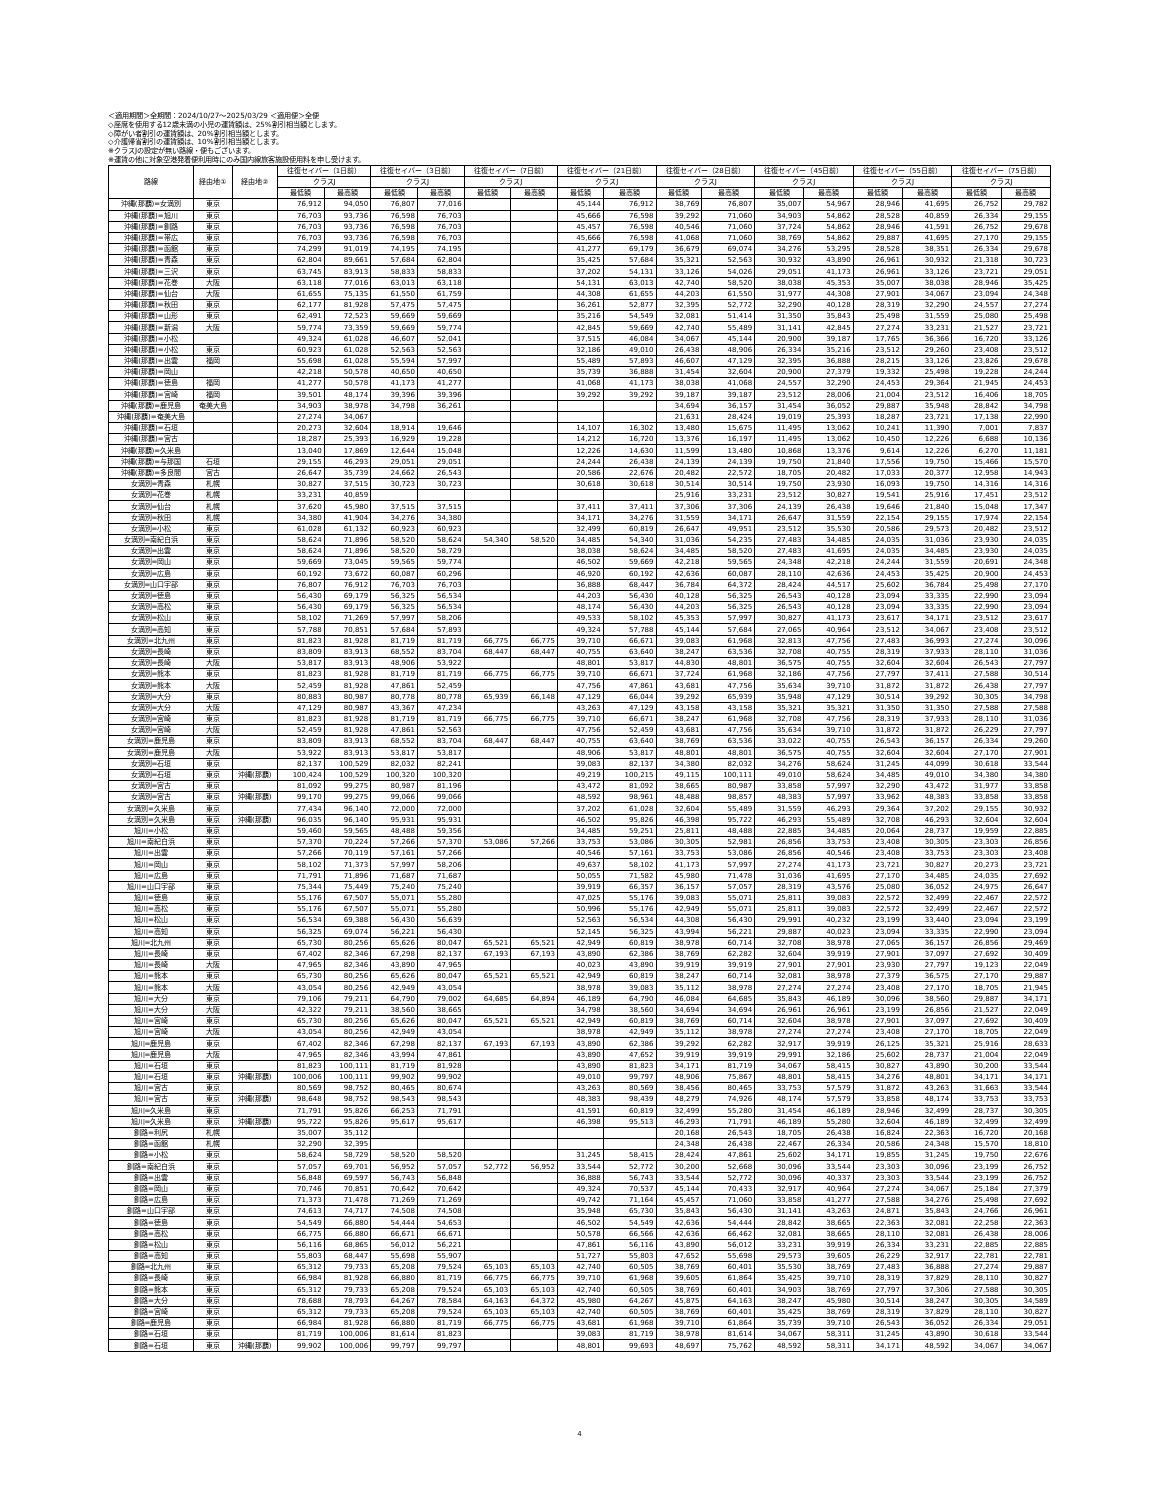＜適用期間＞全期間：2024/10/27～2025/03/29 ＜適用便＞全便
◇座席を使用する12歳未満の小児の運賃額は、25%割引相当額とします。
◇障がい者割引の運賃額は、20%割引相当額とします。
◇介護帰省割引の運賃額は、10%割引相当額とします。
※クラスJの設定が無い路線・便もございます。
※運賃の他に対象空港発着便利用時にのみ国内線旅客施設使用料を申し受けます。
| 路線 | 経由地① | 経由地② | 往復セイバー（1日前） | | 往復セイバー（3日前） | | 往復セイバー（7日前） | | 往復セイバー（21日前） | | 往復セイバー（28日前） | | 往復セイバー（45日前） | | 往復セイバー（55日前） | | 往復セイバー（75日前） | |
| --- | --- | --- | --- | --- | --- | --- | --- | --- | --- | --- | --- | --- | --- | --- | --- | --- | --- | --- |
| | | | クラスJ | | クラスJ | | クラスJ | | クラスJ | | クラスJ | | クラスJ | | クラスJ | | クラスJ | |
| | | | 最低額 | 最高額 | 最低額 | 最高額 | 最低額 | 最高額 | 最低額 | 最高額 | 最低額 | 最高額 | 最低額 | 最高額 | 最低額 | 最高額 | 最低額 | 最高額 |
| 沖縄(那覇)=女満別 | 東京 | | 76,912 | 94,050 | 76,807 | 77,016 | | | 45,144 | 76,912 | 38,769 | 76,807 | 35,007 | 54,967 | 28,946 | 41,695 | 26,752 | 29,782 |
| 沖縄(那覇)=旭川 | 東京 | | 76,703 | 93,736 | 76,598 | 76,703 | | | 45,666 | 76,598 | 39,292 | 71,060 | 34,903 | 54,862 | 28,528 | 40,859 | 26,334 | 29,155 |
| 沖縄(那覇)=釧路 | 東京 | | 76,703 | 93,736 | 76,598 | 76,703 | | | 45,457 | 76,598 | 40,546 | 71,060 | 37,724 | 54,862 | 28,946 | 41,591 | 26,752 | 29,678 |
| 沖縄(那覇)=帯広 | 東京 | | 76,703 | 93,736 | 76,598 | 76,703 | | | 45,666 | 76,598 | 41,068 | 71,060 | 38,769 | 54,862 | 29,887 | 41,695 | 27,170 | 29,155 |
| 沖縄(那覇)=函館 | 東京 | | 74,299 | 91,019 | 74,195 | 74,195 | | | 41,277 | 69,179 | 36,679 | 69,074 | 34,276 | 53,295 | 28,528 | 38,351 | 26,334 | 29,678 |
| 沖縄(那覇)=青森 | 東京 | | 62,804 | 89,661 | 57,684 | 62,804 | | | 35,425 | 57,684 | 35,321 | 52,563 | 30,932 | 43,890 | 26,961 | 30,932 | 21,318 | 30,723 |
| 沖縄(那覇)=三沢 | 東京 | | 63,745 | 83,913 | 58,833 | 58,833 | | | 37,202 | 54,131 | 33,126 | 54,026 | 29,051 | 41,173 | 26,961 | 33,126 | 23,721 | 29,051 |
| 沖縄(那覇)=花巻 | 大阪 | | 63,118 | 77,016 | 63,013 | 63,118 | | | 54,131 | 63,013 | 42,740 | 58,520 | 38,038 | 45,353 | 35,007 | 38,038 | 28,946 | 35,425 |
| 沖縄(那覇)=仙台 | 大阪 | | 61,655 | 75,135 | 61,550 | 61,759 | | | 44,308 | 61,655 | 44,203 | 61,550 | 31,977 | 44,308 | 27,901 | 34,067 | 23,094 | 24,348 |
| 沖縄(那覇)=秋田 | 東京 | | 62,177 | 81,928 | 57,475 | 57,475 | | | 36,261 | 52,877 | 32,395 | 52,772 | 32,290 | 40,128 | 28,319 | 32,290 | 24,557 | 27,274 |
| 沖縄(那覇)=山形 | 東京 | | 62,491 | 72,523 | 59,669 | 59,669 | | | 35,216 | 54,549 | 32,081 | 51,414 | 31,350 | 35,843 | 25,498 | 31,559 | 25,080 | 25,498 |
| 沖縄(那覇)=新潟 | 大阪 | | 59,774 | 73,359 | 59,669 | 59,774 | | | 42,845 | 59,669 | 42,740 | 55,489 | 31,141 | 42,845 | 27,274 | 33,231 | 21,527 | 23,721 |
| 沖縄(那覇)=小松 | | | 49,324 | 61,028 | 46,607 | 52,041 | | | 37,515 | 46,084 | 34,067 | 45,144 | 20,900 | 39,187 | 17,765 | 36,366 | 16,720 | 33,126 |
| 沖縄(那覇)=小松 | 東京 | | 60,923 | 61,028 | 52,563 | 52,563 | | | 32,186 | 49,010 | 26,438 | 48,906 | 26,334 | 35,216 | 23,512 | 29,260 | 23,408 | 23,512 |
| 沖縄(那覇)=出雲 | 福岡 | | 55,698 | 61,028 | 55,594 | 57,997 | | | 55,489 | 57,893 | 46,607 | 47,129 | 32,395 | 36,888 | 28,215 | 33,126 | 23,826 | 29,678 |
| 沖縄(那覇)=岡山 | | | 42,218 | 50,578 | 40,650 | 40,650 | | | 35,739 | 36,888 | 31,454 | 32,604 | 20,900 | 27,379 | 19,332 | 25,498 | 19,228 | 24,244 |
| 沖縄(那覇)=徳島 | 福岡 | | 41,277 | 50,578 | 41,173 | 41,277 | | | 41,068 | 41,173 | 38,038 | 41,068 | 24,557 | 32,290 | 24,453 | 29,364 | 21,945 | 24,453 |
| 沖縄(那覇)=宮崎 | 福岡 | | 39,501 | 48,174 | 39,396 | 39,396 | | | 39,292 | 39,292 | 39,187 | 39,187 | 23,512 | 28,006 | 21,004 | 23,512 | 16,406 | 18,705 |
| 沖縄(那覇)=鹿児島 | 奄美大島 | | 34,903 | 38,978 | 34,798 | 36,261 | | | | | 34,694 | 36,157 | 31,454 | 36,052 | 29,887 | 35,948 | 28,842 | 34,798 |
| 沖縄(那覇)=奄美大島 | | | 27,274 | 34,067 | | | | | | | 21,631 | 28,424 | 19,019 | 25,393 | 18,287 | 23,721 | 17,138 | 22,990 |
| 沖縄(那覇)=石垣 | | | 20,273 | 32,604 | 18,914 | 19,646 | | | 14,107 | 16,302 | 13,480 | 15,675 | 11,495 | 13,062 | 10,241 | 11,390 | 7,001 | 7,837 |
| 沖縄(那覇)=宮古 | | | 18,287 | 25,393 | 16,929 | 19,228 | | | 14,212 | 16,720 | 13,376 | 16,197 | 11,495 | 13,062 | 10,450 | 12,226 | 6,688 | 10,136 |
| 沖縄(那覇)=久米島 | | | 13,040 | 17,869 | 12,644 | 15,048 | | | 12,226 | 14,630 | 11,599 | 13,480 | 10,868 | 13,376 | 9,614 | 12,226 | 6,270 | 11,181 |
| 沖縄(那覇)=与那国 | 石垣 | | 29,155 | 46,293 | 29,051 | 29,051 | | | 24,244 | 26,438 | 24,139 | 24,139 | 19,750 | 21,840 | 17,556 | 19,750 | 15,466 | 15,570 |
| 沖縄(那覇)=多良間 | 宮古 | | 26,647 | 35,739 | 24,662 | 26,543 | | | 20,586 | 22,676 | 20,482 | 22,572 | 18,705 | 20,482 | 17,033 | 20,377 | 12,958 | 14,943 |
| 女満別=青森 | 札幌 | | 30,827 | 37,515 | 30,723 | 30,723 | | | 30,618 | 30,618 | 30,514 | 30,514 | 19,750 | 23,930 | 16,093 | 19,750 | 14,316 | 14,316 |
| 女満別=花巻 | 札幌 | | 33,231 | 40,859 | | | | | | | 25,916 | 33,231 | 23,512 | 30,827 | 19,541 | 25,916 | 17,451 | 23,512 |
| 女満別=仙台 | 札幌 | | 37,620 | 45,980 | 37,515 | 37,515 | | | 37,411 | 37,411 | 37,306 | 37,306 | 24,139 | 26,438 | 19,646 | 21,840 | 15,048 | 17,347 |
| 女満別=秋田 | 札幌 | | 34,380 | 41,904 | 34,276 | 34,380 | | | 34,171 | 34,276 | 31,559 | 34,171 | 26,647 | 31,559 | 22,154 | 29,155 | 17,974 | 22,154 |
| 女満別=小松 | 東京 | | 61,028 | 61,132 | 60,923 | 60,923 | | | 32,499 | 60,819 | 26,647 | 49,951 | 23,512 | 35,530 | 20,586 | 29,573 | 20,482 | 23,512 |
| 女満別=南紀白浜 | 東京 | | 58,624 | 71,896 | 58,520 | 58,624 | 54,340 | 58,520 | 34,485 | 54,340 | 31,036 | 54,235 | 27,483 | 34,485 | 24,035 | 31,036 | 23,930 | 24,035 |
| 女満別=出雲 | 東京 | | 58,624 | 71,896 | 58,520 | 58,729 | | | 38,038 | 58,624 | 34,485 | 58,520 | 27,483 | 41,695 | 24,035 | 34,485 | 23,930 | 24,035 |
| 女満別=岡山 | 東京 | | 59,669 | 73,045 | 59,565 | 59,774 | | | 46,502 | 59,669 | 42,218 | 59,565 | 24,348 | 42,218 | 24,244 | 31,559 | 20,691 | 24,348 |
| 女満別=広島 | 東京 | | 60,192 | 73,672 | 60,087 | 60,296 | | | 46,920 | 60,192 | 42,636 | 60,087 | 28,110 | 42,636 | 24,453 | 35,425 | 20,900 | 24,453 |
| 女満別=山口宇部 | 東京 | | 76,807 | 76,912 | 76,703 | 76,703 | | | 36,888 | 68,447 | 36,784 | 64,372 | 28,424 | 44,517 | 25,602 | 36,784 | 25,498 | 27,170 |
| 女満別=徳島 | 東京 | | 56,430 | 69,179 | 56,325 | 56,534 | | | 44,203 | 56,430 | 40,128 | 56,325 | 26,543 | 40,128 | 23,094 | 33,335 | 22,990 | 23,094 |
| 女満別=高松 | 東京 | | 56,430 | 69,179 | 56,325 | 56,534 | | | 48,174 | 56,430 | 44,203 | 56,325 | 26,543 | 40,128 | 23,094 | 33,335 | 22,990 | 23,094 |
| 女満別=松山 | 東京 | | 58,102 | 71,269 | 57,997 | 58,206 | | | 49,533 | 58,102 | 45,353 | 57,997 | 30,827 | 41,173 | 23,617 | 34,171 | 23,512 | 23,617 |
| 女満別=高知 | 東京 | | 57,788 | 70,851 | 57,684 | 57,893 | | | 49,324 | 57,788 | 45,144 | 57,684 | 27,065 | 40,964 | 23,512 | 34,067 | 23,408 | 23,512 |
| 女満別=北九州 | 東京 | | 81,823 | 81,928 | 81,719 | 81,719 | 66,775 | 66,775 | 39,710 | 66,671 | 39,083 | 61,968 | 32,813 | 47,756 | 27,483 | 36,993 | 27,274 | 30,096 |
| 女満別=長崎 | 東京 | | 83,809 | 83,913 | 68,552 | 83,704 | 68,447 | 68,447 | 40,755 | 63,640 | 38,247 | 63,536 | 32,708 | 40,755 | 28,319 | 37,933 | 28,110 | 31,036 |
| 女満別=長崎 | 大阪 | | 53,817 | 83,913 | 48,906 | 53,922 | | | 48,801 | 53,817 | 44,830 | 48,801 | 36,575 | 40,755 | 32,604 | 32,604 | 26,543 | 27,797 |
| 女満別=熊本 | 東京 | | 81,823 | 81,928 | 81,719 | 81,719 | 66,775 | 66,775 | 39,710 | 66,671 | 37,724 | 61,968 | 32,186 | 47,756 | 27,797 | 37,411 | 27,588 | 30,514 |
| 女満別=熊本 | 大阪 | | 52,459 | 81,928 | 47,861 | 52,459 | | | 47,756 | 47,861 | 43,681 | 47,756 | 35,634 | 39,710 | 31,872 | 31,872 | 26,438 | 27,797 |
| 女満別=大分 | 東京 | | 80,883 | 80,987 | 80,778 | 80,778 | 65,939 | 66,148 | 47,129 | 66,044 | 39,292 | 65,939 | 35,948 | 47,129 | 30,514 | 39,292 | 30,305 | 34,798 |
| 女満別=大分 | 大阪 | | 47,129 | 80,987 | 43,367 | 47,234 | | | 43,263 | 47,129 | 43,158 | 43,158 | 35,321 | 35,321 | 31,350 | 31,350 | 27,588 | 27,588 |
| 女満別=宮崎 | 東京 | | 81,823 | 81,928 | 81,719 | 81,719 | 66,775 | 66,775 | 39,710 | 66,671 | 38,247 | 61,968 | 32,708 | 47,756 | 28,319 | 37,933 | 28,110 | 31,036 |
| 女満別=宮崎 | 大阪 | | 52,459 | 81,928 | 47,861 | 52,563 | | | 47,756 | 52,459 | 43,681 | 47,756 | 35,634 | 39,710 | 31,872 | 31,872 | 26,229 | 27,797 |
| 女満別=鹿児島 | 東京 | | 83,809 | 83,913 | 68,552 | 83,704 | 68,447 | 68,447 | 40,755 | 63,640 | 38,769 | 63,536 | 33,022 | 40,755 | 26,543 | 36,157 | 26,334 | 29,260 |
| 女満別=鹿児島 | 大阪 | | 53,922 | 83,913 | 53,817 | 53,817 | | | 48,906 | 53,817 | 48,801 | 48,801 | 36,575 | 40,755 | 32,604 | 32,604 | 27,170 | 27,901 |
| 女満別=石垣 | 東京 | | 82,137 | 100,529 | 82,032 | 82,241 | | | 39,083 | 82,137 | 34,380 | 82,032 | 34,276 | 58,624 | 31,245 | 44,099 | 30,618 | 33,544 |
| 女満別=石垣 | 東京 | 沖縄(那覇) | 100,424 | 100,529 | 100,320 | 100,320 | | | 49,219 | 100,215 | 49,115 | 100,111 | 49,010 | 58,624 | 34,485 | 49,010 | 34,380 | 34,380 |
| 女満別=宮古 | 東京 | | 81,092 | 99,275 | 80,987 | 81,196 | | | 43,472 | 81,092 | 38,665 | 80,987 | 33,858 | 57,997 | 32,290 | 43,472 | 31,977 | 33,858 |
| 女満別=宮古 | 東京 | 沖縄(那覇) | 99,170 | 99,275 | 99,066 | 99,066 | | | 48,592 | 98,961 | 48,488 | 98,857 | 48,383 | 57,997 | 33,962 | 48,383 | 33,858 | 33,858 |
| 女満別=久米島 | 東京 | | 77,434 | 96,140 | 72,000 | 72,000 | | | 37,202 | 61,028 | 32,604 | 55,489 | 31,559 | 46,293 | 29,364 | 37,202 | 29,155 | 30,932 |
| 女満別=久米島 | 東京 | 沖縄(那覇) | 96,035 | 96,140 | 95,931 | 95,931 | | | 46,502 | 95,826 | 46,398 | 95,722 | 46,293 | 55,489 | 32,708 | 46,293 | 32,604 | 32,604 |
| 旭川=小松 | 東京 | | 59,460 | 59,565 | 48,488 | 59,356 | | | 34,485 | 59,251 | 25,811 | 48,488 | 22,885 | 34,485 | 20,064 | 28,737 | 19,959 | 22,885 |
| 旭川=南紀白浜 | 東京 | | 57,370 | 70,224 | 57,266 | 57,370 | 53,086 | 57,266 | 33,753 | 53,086 | 30,305 | 52,981 | 26,856 | 33,753 | 23,408 | 30,305 | 23,303 | 26,856 |
| 旭川=出雲 | 東京 | | 57,266 | 70,119 | 57,161 | 57,266 | | | 40,546 | 57,161 | 33,753 | 53,086 | 26,856 | 40,546 | 23,408 | 33,753 | 23,303 | 23,408 |
| 旭川=岡山 | 東京 | | 58,102 | 71,373 | 57,997 | 58,206 | | | 49,637 | 58,102 | 41,173 | 57,997 | 27,274 | 41,173 | 23,721 | 30,827 | 20,273 | 23,721 |
| 旭川=広島 | 東京 | | 71,791 | 71,896 | 71,687 | 71,687 | | | 50,055 | 71,582 | 45,980 | 71,478 | 31,036 | 41,695 | 27,170 | 34,485 | 24,035 | 27,692 |
| 旭川=山口宇部 | 東京 | | 75,344 | 75,449 | 75,240 | 75,240 | | | 39,919 | 66,357 | 36,157 | 57,057 | 28,319 | 43,576 | 25,080 | 36,052 | 24,975 | 26,647 |
| 旭川=徳島 | 東京 | | 55,176 | 67,507 | 55,071 | 55,280 | | | 47,025 | 55,176 | 39,083 | 55,071 | 25,811 | 39,083 | 22,572 | 32,499 | 22,467 | 22,572 |
| 旭川=高松 | 東京 | | 55,176 | 67,507 | 55,071 | 55,280 | | | 50,996 | 55,176 | 42,949 | 55,071 | 25,811 | 39,083 | 22,572 | 32,499 | 22,467 | 22,572 |
| 旭川=松山 | 東京 | | 56,534 | 69,388 | 56,430 | 56,639 | | | 52,563 | 56,534 | 44,308 | 56,430 | 29,991 | 40,232 | 23,199 | 33,440 | 23,094 | 23,199 |
| 旭川=高知 | 東京 | | 56,325 | 69,074 | 56,221 | 56,430 | | | 52,145 | 56,325 | 43,994 | 56,221 | 29,887 | 40,023 | 23,094 | 33,335 | 22,990 | 23,094 |
| 旭川=北九州 | 東京 | | 65,730 | 80,256 | 65,626 | 80,047 | 65,521 | 65,521 | 42,949 | 60,819 | 38,978 | 60,714 | 32,708 | 38,978 | 27,065 | 36,157 | 26,856 | 29,469 |
| 旭川=長崎 | 東京 | | 67,402 | 82,346 | 67,298 | 82,137 | 67,193 | 67,193 | 43,890 | 62,386 | 38,769 | 62,282 | 32,604 | 39,919 | 27,901 | 37,097 | 27,692 | 30,409 |
| 旭川=長崎 | 大阪 | | 47,965 | 82,346 | 43,890 | 47,965 | | | 40,023 | 43,890 | 39,919 | 39,919 | 27,901 | 27,901 | 23,930 | 27,797 | 19,123 | 22,049 |
| 旭川=熊本 | 東京 | | 65,730 | 80,256 | 65,626 | 80,047 | 65,521 | 65,521 | 42,949 | 60,819 | 38,247 | 60,714 | 32,081 | 38,978 | 27,379 | 36,575 | 27,170 | 29,887 |
| 旭川=熊本 | 大阪 | | 43,054 | 80,256 | 42,949 | 43,054 | | | 38,978 | 39,083 | 35,112 | 38,978 | 27,274 | 27,274 | 23,408 | 27,170 | 18,705 | 21,945 |
| 旭川=大分 | 東京 | | 79,106 | 79,211 | 64,790 | 79,002 | 64,685 | 64,894 | 46,189 | 64,790 | 46,084 | 64,685 | 35,843 | 46,189 | 30,096 | 38,560 | 29,887 | 34,171 |
| 旭川=大分 | 大阪 | | 42,322 | 79,211 | 38,560 | 38,665 | | | 34,798 | 38,560 | 34,694 | 34,694 | 26,961 | 26,961 | 23,199 | 26,856 | 21,527 | 22,049 |
| 旭川=宮崎 | 東京 | | 65,730 | 80,256 | 65,626 | 80,047 | 65,521 | 65,521 | 42,949 | 60,819 | 38,769 | 60,714 | 32,604 | 38,978 | 27,901 | 37,097 | 27,692 | 30,409 |
| 旭川=宮崎 | 大阪 | | 43,054 | 80,256 | 42,949 | 43,054 | | | 38,978 | 42,949 | 35,112 | 38,978 | 27,274 | 27,274 | 23,408 | 27,170 | 18,705 | 22,049 |
| 旭川=鹿児島 | 東京 | | 67,402 | 82,346 | 67,298 | 82,137 | 67,193 | 67,193 | 43,890 | 62,386 | 39,292 | 62,282 | 32,917 | 39,919 | 26,125 | 35,321 | 25,916 | 28,633 |
| 旭川=鹿児島 | 大阪 | | 47,965 | 82,346 | 43,994 | 47,861 | | | 43,890 | 47,652 | 39,919 | 39,919 | 29,991 | 32,186 | 25,602 | 28,737 | 21,004 | 22,049 |
| 旭川=石垣 | 東京 | | 81,823 | 100,111 | 81,719 | 81,928 | | | 43,890 | 81,823 | 34,171 | 81,719 | 34,067 | 58,415 | 30,827 | 43,890 | 30,200 | 33,544 |
| 旭川=石垣 | 東京 | 沖縄(那覇) | 100,006 | 100,111 | 99,902 | 99,902 | | | 49,010 | 99,797 | 48,906 | 75,867 | 48,801 | 58,415 | 34,276 | 48,801 | 34,171 | 34,171 |
| 旭川=宮古 | 東京 | | 80,569 | 98,752 | 80,465 | 80,674 | | | 43,263 | 80,569 | 38,456 | 80,465 | 33,753 | 57,579 | 31,872 | 43,263 | 31,663 | 33,544 |
| 旭川=宮古 | 東京 | 沖縄(那覇) | 98,648 | 98,752 | 98,543 | 98,543 | | | 48,383 | 98,439 | 48,279 | 74,926 | 48,174 | 57,579 | 33,858 | 48,174 | 33,753 | 33,753 |
| 旭川=久米島 | 東京 | | 71,791 | 95,826 | 66,253 | 71,791 | | | 41,591 | 60,819 | 32,499 | 55,280 | 31,454 | 46,189 | 28,946 | 32,499 | 28,737 | 30,305 |
| 旭川=久米島 | 東京 | 沖縄(那覇) | 95,722 | 95,826 | 95,617 | 95,617 | | | 46,398 | 95,513 | 46,293 | 71,791 | 46,189 | 55,280 | 32,604 | 46,189 | 32,499 | 32,499 |
| 釧路=利尻 | 札幌 | | 35,007 | 35,112 | | | | | | | 20,168 | 26,543 | 18,705 | 26,438 | 16,824 | 22,363 | 16,720 | 20,168 |
| 釧路=函館 | 札幌 | | 32,290 | 32,395 | | | | | | | 24,348 | 26,438 | 22,467 | 26,334 | 20,586 | 24,348 | 15,570 | 18,810 |
| 釧路=小松 | 東京 | | 58,624 | 58,729 | 58,520 | 58,520 | | | 31,245 | 58,415 | 28,424 | 47,861 | 25,602 | 34,171 | 19,855 | 31,245 | 19,750 | 22,676 |
| 釧路=南紀白浜 | 東京 | | 57,057 | 69,701 | 56,952 | 57,057 | 52,772 | 56,952 | 33,544 | 52,772 | 30,200 | 52,668 | 30,096 | 33,544 | 23,303 | 30,096 | 23,199 | 26,752 |
| 釧路=出雲 | 東京 | | 56,848 | 69,597 | 56,743 | 56,848 | | | 36,888 | 56,743 | 33,544 | 52,772 | 30,096 | 40,337 | 23,303 | 33,544 | 23,199 | 26,752 |
| 釧路=岡山 | 東京 | | 70,746 | 70,851 | 70,642 | 70,642 | | | 49,324 | 70,537 | 45,144 | 70,433 | 32,917 | 40,964 | 27,274 | 34,067 | 25,184 | 27,379 |
| 釧路=広島 | 東京 | | 71,373 | 71,478 | 71,269 | 71,269 | | | 49,742 | 71,164 | 45,457 | 71,060 | 33,858 | 41,277 | 27,588 | 34,276 | 25,498 | 27,692 |
| 釧路=山口宇部 | 東京 | | 74,613 | 74,717 | 74,508 | 74,508 | | | 35,948 | 65,730 | 35,843 | 56,430 | 31,141 | 43,263 | 24,871 | 35,843 | 24,766 | 26,961 |
| 釧路=徳島 | 東京 | | 54,549 | 66,880 | 54,444 | 54,653 | | | 46,502 | 54,549 | 42,636 | 54,444 | 28,842 | 38,665 | 22,363 | 32,081 | 22,258 | 22,363 |
| 釧路=高松 | 東京 | | 66,775 | 66,880 | 66,671 | 66,671 | | | 50,578 | 66,566 | 42,636 | 66,462 | 32,081 | 38,665 | 28,110 | 32,081 | 26,438 | 28,006 |
| 釧路=松山 | 東京 | | 56,116 | 68,865 | 56,012 | 56,221 | | | 47,861 | 56,116 | 43,890 | 56,012 | 33,231 | 39,919 | 26,334 | 33,231 | 22,885 | 22,885 |
| 釧路=高知 | 東京 | | 55,803 | 68,447 | 55,698 | 55,907 | | | 51,727 | 55,803 | 47,652 | 55,698 | 29,573 | 39,605 | 26,229 | 32,917 | 22,781 | 22,781 |
| 釧路=北九州 | 東京 | | 65,312 | 79,733 | 65,208 | 79,524 | 65,103 | 65,103 | 42,740 | 60,505 | 38,769 | 60,401 | 35,530 | 38,769 | 27,483 | 36,888 | 27,274 | 29,887 |
| 釧路=長崎 | 東京 | | 66,984 | 81,928 | 66,880 | 81,719 | 66,775 | 66,775 | 39,710 | 61,968 | 39,605 | 61,864 | 35,425 | 39,710 | 28,319 | 37,829 | 28,110 | 30,827 |
| 釧路=熊本 | 東京 | | 65,312 | 79,733 | 65,208 | 79,524 | 65,103 | 65,103 | 42,740 | 60,505 | 38,769 | 60,401 | 34,903 | 38,769 | 27,797 | 37,306 | 27,588 | 30,305 |
| 釧路=大分 | 東京 | | 78,688 | 78,793 | 64,267 | 78,584 | 64,163 | 64,372 | 45,980 | 64,267 | 45,875 | 64,163 | 38,247 | 45,980 | 30,514 | 38,247 | 30,305 | 34,589 |
| 釧路=宮崎 | 東京 | | 65,312 | 79,733 | 65,208 | 79,524 | 65,103 | 65,103 | 42,740 | 60,505 | 38,769 | 60,401 | 35,425 | 38,769 | 28,319 | 37,829 | 28,110 | 30,827 |
| 釧路=鹿児島 | 東京 | | 66,984 | 81,928 | 66,880 | 81,719 | 66,775 | 66,775 | 43,681 | 61,968 | 39,710 | 61,864 | 35,739 | 39,710 | 26,543 | 36,052 | 26,334 | 29,051 |
| 釧路=石垣 | 東京 | | 81,719 | 100,006 | 81,614 | 81,823 | | | 39,083 | 81,719 | 38,978 | 81,614 | 34,067 | 58,311 | 31,245 | 43,890 | 30,618 | 33,544 |
| 釧路=石垣 | 東京 | 沖縄(那覇) | 99,902 | 100,006 | 99,797 | 99,797 | | | 48,801 | 99,693 | 48,697 | 75,762 | 48,592 | 58,311 | 34,171 | 48,592 | 34,067 | 34,067 |
4